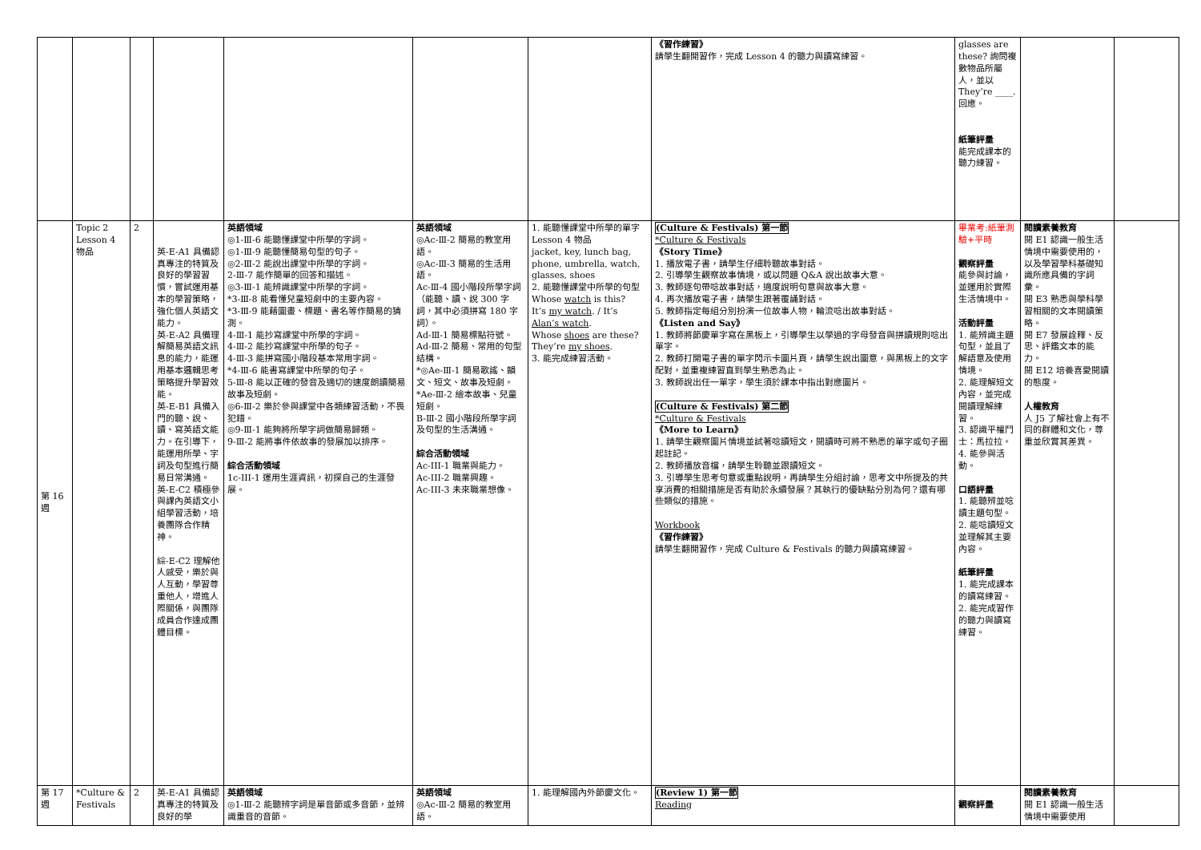| | | | | | | | 《習作練習》 請學生翻開習作，完成 Lesson 4 的聽力與讀寫練習。 | glasses are these? 詢問複數物品所屬人，並以 They’re ____. 回應。 紙筆評量 能完成課本的聽力練習。 | | |
| 第 16 週 | Topic 2 Lesson 4 物品 | 2 | 英-E-A1 具備認真專注的特質及良好的學習習慣，嘗試運用基本的學習策略，強化個人英語文能力。 英-E-A2 具備理解簡易英語文訊息的能力，能運用基本邏輯思考策略提升學習效能。 英-E-B1 具備入門的聽、說、讀、寫英語文能力。在引導下，能運用所學、字詞及句型進行簡易日常溝通。 英-E-C2 積極參與課內英語文小組學習活動，培養團隊合作精神。 綜-E-C2 理解他人感受，樂於與人互動，學習尊重他人，增進人際關係，與團隊成員合作達成團體目標。 | 英語領域 ◎1-Ⅲ-6 能聽懂課堂中所學的字詞。 ◎1-Ⅲ-9 能聽懂簡易句型的句子。 ◎2-Ⅲ-2 能說出課堂中所學的字詞。 2-Ⅲ-7 能作簡單的回答和描述。 ◎3-Ⅲ-1 能辨識課堂中所學的字詞。 *3-Ⅲ-8 能看懂兒童短劇中的主要內容。 *3-Ⅲ-9 能藉圖畫、標題、書名等作簡易的猜測。 4-Ⅲ-1 能抄寫課堂中所學的字詞。 4-Ⅲ-2 能抄寫課堂中所學的句子。 4-Ⅲ-3 能拼寫國小階段基本常用字詞。 *4-Ⅲ-6 能書寫課堂中所學的句子。 5-Ⅲ-8 能以正確的發音及適切的速度朗讀簡易故事及短劇。 ◎6-Ⅲ-2 樂於參與課堂中各類練習活動，不畏犯錯。 ◎9-Ⅲ-1 能夠將所學字詞做簡易歸類。 9-Ⅲ-2 能將事件依故事的發展加以排序。 綜合活動領域 1c-III-1 運用生涯資訊，初探自己的生涯發展。 | 英語領域 ◎Ac-Ⅲ-2 簡易的教室用語。 ◎Ac-Ⅲ-3 簡易的生活用語。 Ac-Ⅲ-4 國小階段所學字詞（能聽、讀、說 300 字詞，其中必須拼寫 180 字詞）。 Ad-Ⅲ-1 簡易標點符號。 Ad-Ⅲ-2 簡易、常用的句型結構。 *◎Ae-Ⅲ-1 簡易歌謠、韻文、短文、故事及短劇。 *Ae-Ⅲ-2 繪本故事、兒童短劇。 B-Ⅲ-2 國小階段所學字詞及句型的生活溝通。 綜合活動領域 Ac-III-1 職業與能力。 Ac-III-2 職業興趣。 Ac-III-3 未來職業想像。 | 1. 能聽懂課堂中所學的單字 Lesson 4 物品 jacket, key, lunch bag, phone, umbrella, watch, glasses, shoes 2. 能聽懂課堂中所學的句型 Whose watch is this? It’s my watch . / It’s Alan’s watch . Whose shoes are these? They’re my shoes . 3. 能完成練習活動。 | (Culture & Festivals) 第一節 *Culture & Festivals 《Story Time》 1. 播放電子書，請學生仔細聆聽故事對話。 2. 引導學生觀察故事情境，或以問題 Q&A 說出故事大意。 3. 教師逐句帶唸故事對話，適度說明句意與故事大意。 4. 再次播放電子書，請學生跟著覆誦對話。 5. 教師指定每組分別扮演一位故事人物，輪流唸出故事對話。 《Listen and Say》 1. 教師將節慶單字寫在黑板上，引導學生以學過的字母發音與拼讀規則唸出單字。 2. 教師打開電子書的單字閃示卡圖片頁，請學生說出圖意，與黑板上的文字配對，並重複練習直到學生熟悉為止。 3. 教師說出任一單字，學生須於課本中指出對應圖片。 (Culture & Festivals) 第二節 *Culture & Festivals 《More to Learn》 1. 請學生觀察圖片情境並試著唸讀短文，閱讀時可將不熟悉的單字或句子圈起註記。 2. 教師播放音檔，請學生聆聽並跟讀短文。 3. 引導學生思考句意或重點說明，再請學生分組討論，思考文中所提及的共享消費的相關措施是否有助於永續發展？其執行的優缺點分別為何？還有哪些類似的措施。 Workbook 《習作練習》 請學生翻開習作，完成 Culture & Festivals 的聽力與讀寫練習。 | 畢業考:紙筆測驗+平時 觀察評量 能參與討論，並運用於實際生活情境中。 活動評量 1. 能辨識主題句型，並且了解語意及使用情境。 2. 能理解短文內容，並完成閱讀理解練習。 3. 認識平權鬥士：馬拉拉。 4. 能參與活動。 口語評量 1. 能聽辨並唸讀主題句型。 2. 能唸讀短文並理解其主要內容。 紙筆評量 1. 能完成課本的讀寫練習。 2. 能完成習作的聽力與讀寫練習。 | 閱讀素養教育 閱 E1 認識一般生活情境中需要使用的，以及學習學科基礎知識所應具備的字詞彙。 閱 E3 熟悉與學科學習相關的文本閱讀策略。 閱 E7 發展詮釋、反思、評鑑文本的能力。 閱 E12 培養喜愛閱讀的態度。 人權教育 人 J5 了解社會上有不同的群體和文化，尊重並欣賞其差異。 | |
| 第 17 週 | *Culture & Festivals | 2 | 英-E-A1 具備認真專注的特質及良好的學 | 英語領域 ◎1-Ⅲ-2 能聽辨字詞是單音節或多音節，並辨識重音的音節。 | 英語領域 ◎Ac-Ⅲ-2 簡易的教室用語。 | 1. 能理解國內外節慶文化。 | (Review 1) 第一節 Reading | 觀察評量 | 閱讀素養教育 閱 E1 認識一般生活情境中需要使用 | |